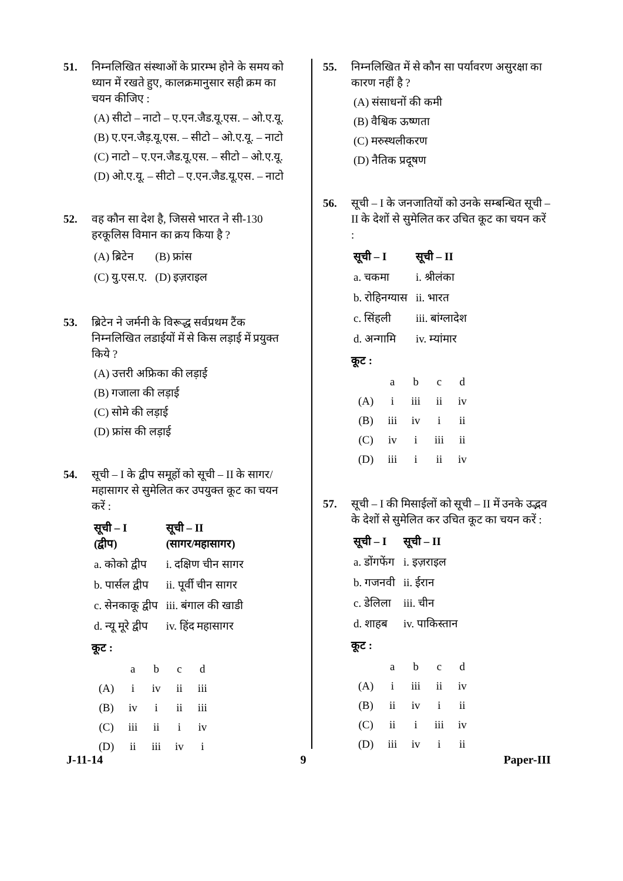51. निम्नलिखित संस्थाओं के प्रारम्भ होने के समय को ध्यान में रखते हुए, कालक्रमानुसार सही क्रम का चयन कीजिए :
(A) सीटो – नाटो – ए.एन.जैड.यू.एस. – ओ.ए.यू.
(B) ए.एन.जैड़.यू.एस. – सीटो – ओ.ए.यू. – नाटो
(C) नाटो – ए.एन.जैड.यू.एस. – सीटो – ओ.ए.यू.
(D) ओ.ए.यू. – सीटो – ए.एन.जैड.यू.एस. – नाटो
52. वह कौन सा देश है, जिससे भारत ने सी-130 हरकूलिस विमान का क्रय किया है ?
| (A) ब्रिटेन | (B) फ्रांस |
| (C) यु.एस.ए. | (D) इज़राइल |
53. ब्रिटेन ने जर्मनी के विरूद्ध सर्वप्रथम टैंक निम्नलिखित लडाईयों में से किस लड़ाई में प्रयुक्त किये ?
(A) उत्तरी अफ्रिका की लड़ाई
(B) गजाला की लड़ाई
(C) सोमे की लड़ाई
(D) फ्रांस की लड़ाई
54. सूची – I के द्वीप समूहों को सूची – II के सागर/महासागर से सुमेलित कर उपयुक्त कूट का चयन करें :
| सूची – I (द्वीप) | सूची – II (सागर/महासागर) |
| --- | --- |
| a. कोको द्वीप | i. दक्षिण चीन सागर |
| b. पार्सल द्वीप | ii. पूर्वी चीन सागर |
| c. सेनकाकू द्वीप | iii. बंगाल की खाडी |
| d. न्यू मूरे द्वीप | iv. हिंद महासागर |
कूट :
| | a | b | c | d |
| (A) | i | iv | ii | iii |
| (B) | iv | i | ii | iii |
| (C) | iii | ii | i | iv |
| (D) | ii | iii | iv | i |
55. निम्नलिखित में से कौन सा पर्यावरण असुरक्षा का कारण नहीं है ?
(A) संसाधनों की कमी
(B) वैश्विक ऊष्णता
(C) मरुस्थलीकरण
(D) नैतिक प्रदूषण
56. सूची – I के जनजातियों को उनके सम्बन्धित सूची – II के देशों से सुमेलित कर उचित कूट का चयन करें :
| सूची – I | सूची – II |
| --- | --- |
| a. चकमा | i. श्रीलंका |
| b. रोहिनग्यास | ii. भारत |
| c. सिंहली | iii. बांग्लादेश |
| d. अन्गामि | iv. म्यांमार |
कूट :
| | a | b | c | d |
| (A) | i | iii | ii | iv |
| (B) | iii | iv | i | ii |
| (C) | iv | i | iii | ii |
| (D) | iii | i | ii | iv |
57. सूची – I की मिसाईलों को सूची – II में उनके उद्भव के देशों से सुमेलित कर उचित कूट का चयन करें :
| सूची – I | सूची – II |
| --- | --- |
| a. डोंगफेंग | i. इज़राइल |
| b. गजनवी | ii. ईरान |
| c. डेलिला | iii. चीन |
| d. शाहब | iv. पाकिस्तान |
कूट :
| | a | b | c | d |
| (A) | i | iii | ii | iv |
| (B) | ii | iv | i | ii |
| (C) | ii | i | iii | iv |
| (D) | iii | iv | i | ii |
J-11-14 9 Paper-III